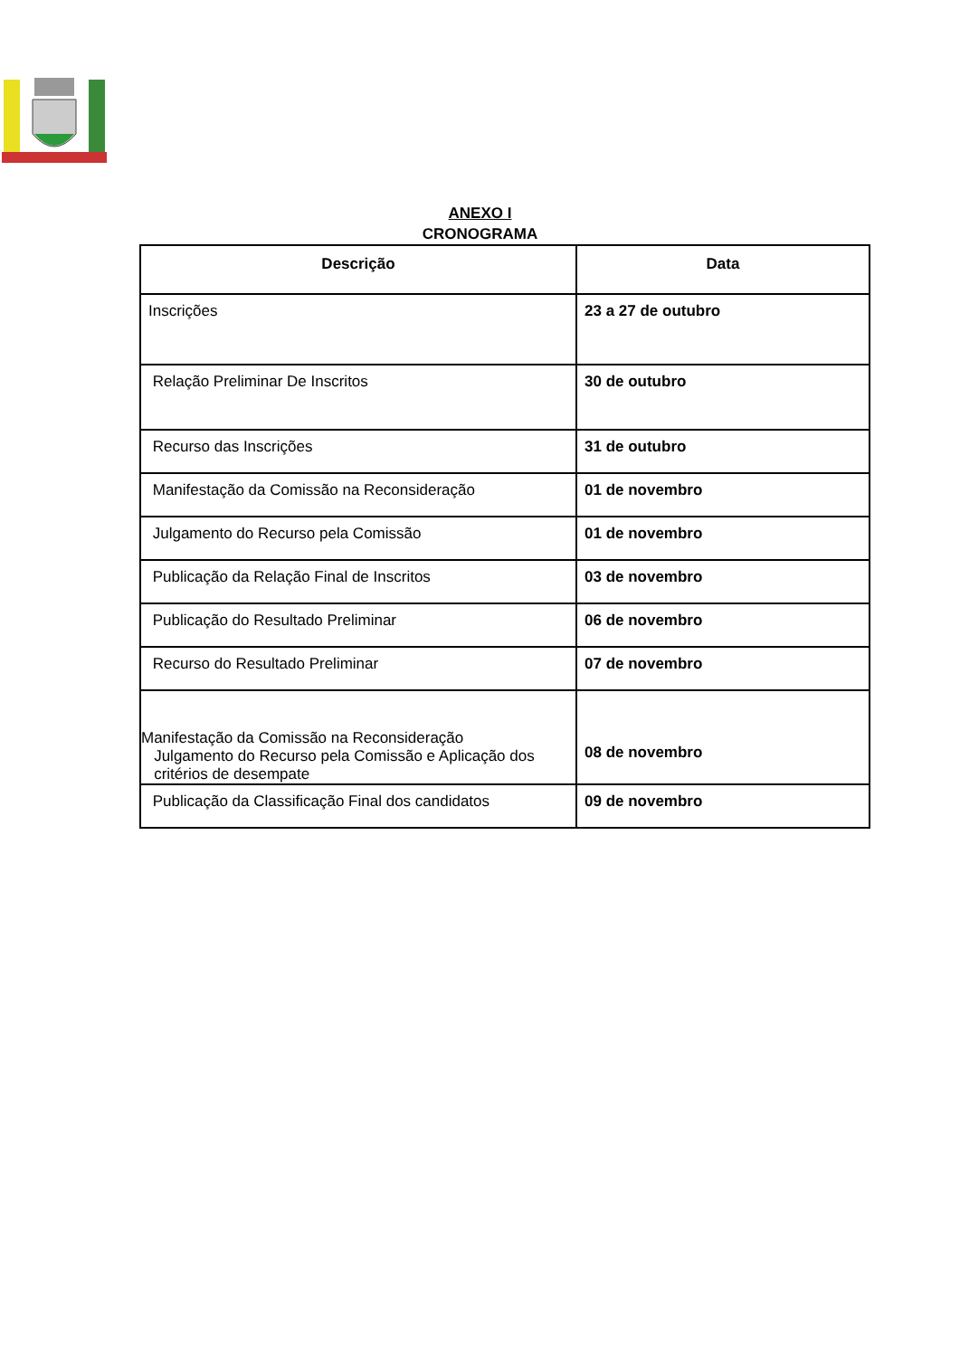ANEXO I
CRONOGRAMA
| Descrição | Data |
| --- | --- |
| Inscrições | 23 a 27 de outubro |
| Relação Preliminar De Inscritos | 30 de outubro |
| Recurso das Inscrições | 31 de outubro |
| Manifestação da Comissão na Reconsideração | 01 de novembro |
| Julgamento do Recurso pela Comissão | 01 de novembro |
| Publicação da Relação Final de Inscritos | 03 de novembro |
| Publicação do Resultado Preliminar | 06 de novembro |
| Recurso do Resultado Preliminar | 07 de novembro |
| Manifestação da Comissão na Reconsideração Julgamento do Recurso pela Comissão e Aplicação dos critérios de desempate | 08 de novembro |
| Publicação da Classificação Final dos candidatos | 09 de novembro |